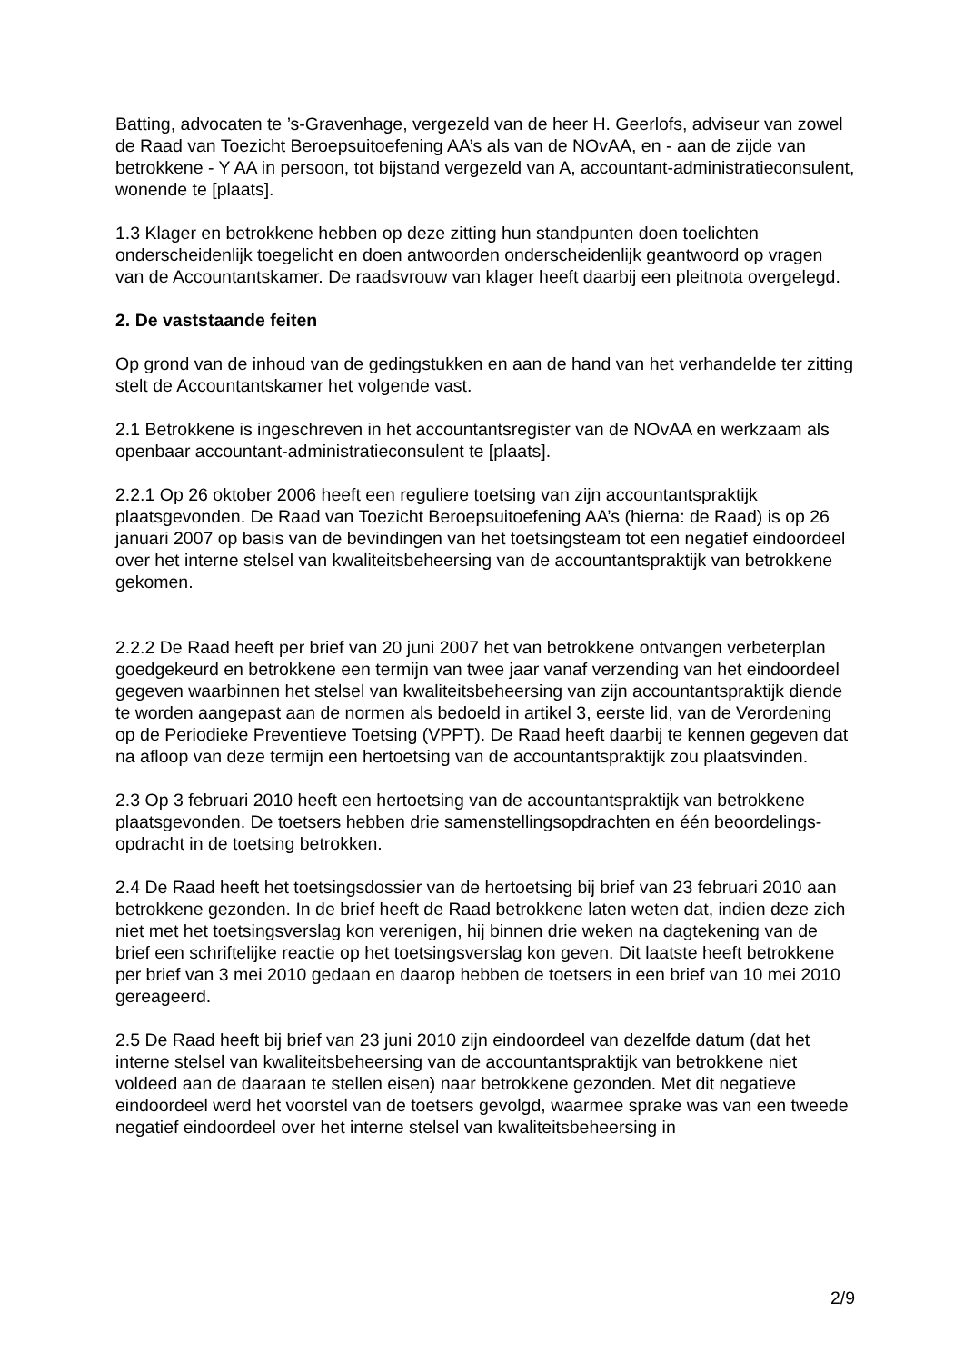Batting, advocaten te ’s-Gravenhage, vergezeld van de heer H. Geerlofs, adviseur van zowel de Raad van Toezicht Beroepsuitoefening AA’s als van de NOvAA, en - aan de zijde van betrokkene - Y AA in persoon, tot bijstand vergezeld van A, accountant-administratieconsulent, wonende te [plaats].
1.3 Klager en betrokkene hebben op deze zitting hun standpunten doen toelichten onderscheidenlijk toegelicht en doen antwoorden onderscheidenlijk geantwoord op vragen van de Accountantskamer. De raadsvrouw van klager heeft daarbij een pleitnota overgelegd.
2. De vaststaande feiten
Op grond van de inhoud van de gedingstukken en aan de hand van het verhandelde ter zitting stelt de Accountantskamer het volgende vast.
2.1 Betrokkene is ingeschreven in het accountantsregister van de NOvAA en werkzaam als openbaar accountant-administratieconsulent te [plaats].
2.2.1 Op 26 oktober 2006 heeft een reguliere toetsing van zijn accountantspraktijk plaatsgevonden. De Raad van Toezicht Beroepsuitoefening AA’s (hierna: de Raad) is op 26 januari 2007 op basis van de bevindingen van het toetsingsteam tot een negatief eindoordeel over het interne stelsel van kwaliteitsbeheersing van de accountantspraktijk van betrokkene gekomen.
2.2.2 De Raad heeft per brief van 20 juni 2007 het van betrokkene ontvangen verbeterplan goedgekeurd en betrokkene een termijn van twee jaar vanaf verzending van het eindoordeel gegeven waarbinnen het stelsel van kwaliteitsbeheersing van zijn accountantspraktijk diende te worden aangepast aan de normen als bedoeld in artikel 3, eerste lid, van de Verordening op de Periodieke Preventieve Toetsing (VPPT). De Raad heeft daarbij te kennen gegeven dat na afloop van deze termijn een hertoetsing van de accountantspraktijk zou plaatsvinden.
2.3 Op 3 februari 2010 heeft een hertoetsing van de accountantspraktijk van betrokkene plaatsgevonden. De toetsers hebben drie samenstellingsopdrachten en één beoordelings-opdracht in de toetsing betrokken.
2.4 De Raad heeft het toetsingsdossier van de hertoetsing bij brief van 23 februari 2010 aan betrokkene gezonden. In de brief heeft de Raad betrokkene laten weten dat, indien deze zich niet met het toetsingsverslag kon verenigen, hij binnen drie weken na dagtekening van de brief een schriftelijke reactie op het toetsingsverslag kon geven. Dit laatste heeft betrokkene per brief van 3 mei 2010 gedaan en daarop hebben de toetsers in een brief van 10 mei 2010 gereageerd.
2.5 De Raad heeft bij brief van 23 juni 2010 zijn eindoordeel van dezelfde datum (dat het interne stelsel van kwaliteitsbeheersing van de accountantspraktijk van betrokkene niet voldeed aan de daaraan te stellen eisen) naar betrokkene gezonden. Met dit negatieve eindoordeel werd het voorstel van de toetsers gevolgd, waarmee sprake was van een tweede negatief eindoordeel over het interne stelsel van kwaliteitsbeheersing in
2/9